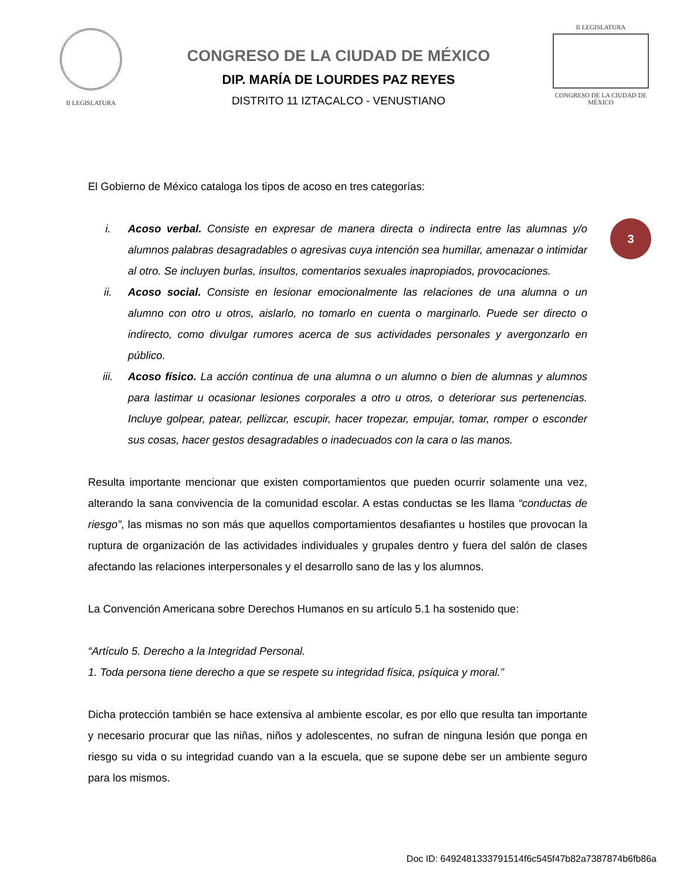II LEGISLATURA
CONGRESO DE LA CIUDAD DE MÉXICO
DIP. MARÍA DE LOURDES PAZ REYES
DISTRITO 11 IZTACALCO - VENUSTIANO
II LEGISLATURA
CONGRESO DE LA CIUDAD DE MÉXICO
3
El Gobierno de México cataloga los tipos de acoso en tres categorías:
i. Acoso verbal. Consiste en expresar de manera directa o indirecta entre las alumnas y/o alumnos palabras desagradables o agresivas cuya intención sea humillar, amenazar o intimidar al otro. Se incluyen burlas, insultos, comentarios sexuales inapropiados, provocaciones.
ii. Acoso social. Consiste en lesionar emocionalmente las relaciones de una alumna o un alumno con otro u otros, aislarlo, no tomarlo en cuenta o marginarlo. Puede ser directo o indirecto, como divulgar rumores acerca de sus actividades personales y avergonzarlo en público.
iii. Acoso físico. La acción continua de una alumna o un alumno o bien de alumnas y alumnos para lastimar u ocasionar lesiones corporales a otro u otros, o deteriorar sus pertenencias. Incluye golpear, patear, pellizcar, escupir, hacer tropezar, empujar, tomar, romper o esconder sus cosas, hacer gestos desagradables o inadecuados con la cara o las manos.
Resulta importante mencionar que existen comportamientos que pueden ocurrir solamente una vez, alterando la sana convivencia de la comunidad escolar. A estas conductas se les llama “conductas de riesgo”, las mismas no son más que aquellos comportamientos desafiantes u hostiles que provocan la ruptura de organización de las actividades individuales y grupales dentro y fuera del salón de clases afectando las relaciones interpersonales y el desarrollo sano de las y los alumnos.
La Convención Americana sobre Derechos Humanos en su artículo 5.1 ha sostenido que:
“Artículo 5. Derecho a la Integridad Personal.
1. Toda persona tiene derecho a que se respete su integridad física, psíquica y moral.”
Dicha protección también se hace extensiva al ambiente escolar, es por ello que resulta tan importante y necesario procurar que las niñas, niños y adolescentes, no sufran de ninguna lesión que ponga en riesgo su vida o su integridad cuando van a la escuela, que se supone debe ser un ambiente seguro para los mismos.
Doc ID: 6492481333791514f6c545f47b82a7387874b6fb86a